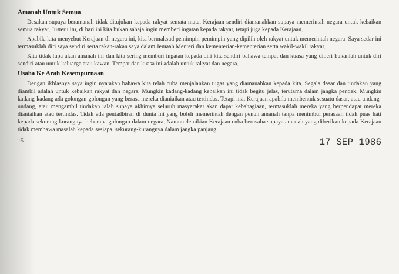Amanah Untuk Semua
Desakan supaya beramanah tidak ditujukan kepada rakyat semata-mata. Kerajaan sendiri diamanahkan supaya memerintah negara untuk kebaikan semua rakyat. Justeru itu, di hari ini kita bukan sahaja ingin memberi ingatan kepada rakyat, tetapi juga kepada Kerajaan.
Apabila kita menyebut Kerajaan di negara ini, kita bermaksud pemimpin-pemimpin yang dipilih oleh rakyat untuk memerintah negara. Saya sedar ini termasuklah diri saya sendiri serta rakan-rakan saya dalam Jemaah Menteri dan kementerian-kementerian serta wakil-wakil rakyat.
Kita tidak lupa akan amanah ini dan kita sering memberi ingatan kepada diri kita sendiri bahawa tempat dan kuasa yang diberi bukanlah untuk diri sendiri atau untuk keluarga atau kawan. Tempat dan kuasa ini adalah untuk rakyat dan negara.
Usaha Ke Arah Kesempurnaan
Dengan ikhlasnya saya ingin nyatakan bahawa kita telah cuba menjalankan tugas yang diamanahkan kepada kita. Segala dasar dan tindakan yang diambil adalah untuk kebaikan rakyat dan negara. Mungkin kadang-kadang kebaikan ini tidak begitu jelas, terutama dalam jangka pendek. Mungkin kadang-kadang ada golongan-golongan yang berasa mereka dianiaikan atau tertindas. Tetapi niat Kerajaan apabila membentuk sesuatu dasar, atau undang-undang, atau mengambil tindakan ialah supaya akhirnya seluruh masyarakat akan dapat kebahagiaan, termasuklah mereka yang berpendapat mereka dianiaikan atau tertindas. Tidak ada pentadbiran di dunia ini yang boleh memerintah dengan penuh amanah tanpa menimbul perasaan tidak puas hati kepada sekurang-kurangnya beberapa golongan dalam negara. Namun demikian Kerajaan cuba berusaha supaya amanah yang diberikan kepada Kerajaan tidak membawa masalah kepada sesiapa, sekurang-kurangnya dalam jangka panjang.
15 17 SEP 1986